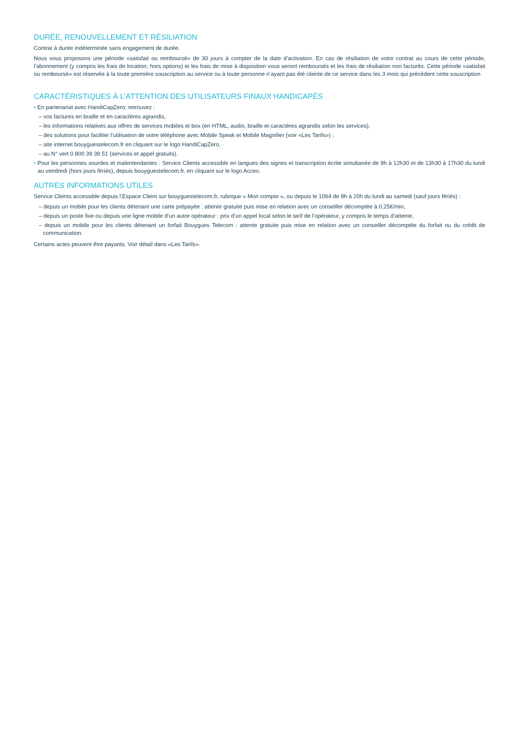DURÉE, RENOUVELLEMENT ET RÉSILIATION
Contrat à durée indéterminée sans engagement de durée.
Nous vous proposons une période «satisfait ou remboursé» de 30 jours à compter de la date d’activation. En cas de résiliation de votre contrat au cours de cette période, l’abonnement (y compris les frais de location, hors options) et les frais de mise à disposition vous seront remboursés et les frais de résiliation non facturés. Cette période «satisfait ou remboursé» est réservée à la toute première souscription au service ou à toute personne n’ayant pas été cliente de ce service dans les 3 mois qui précèdent cette souscription
CARACTÉRISTIQUES À L’ATTENTION DES UTILISATEURS FINAUX HANDICAPÉS
• En partenariat avec HandiCapZero, retrouvez :
– vos factures en braille et en caractères agrandis,
– les informations relatives aux offres de services mobiles et box (en HTML, audio, braille et caractères agrandis selon les services),
– des solutions pour faciliter l’utilisation de votre téléphone avec Mobile Speak et Mobile Magnifier (voir «Les Tarifs») :
– site internet bouyguestelecom.fr en cliquant sur le logo HandiCapZero,
– au N° vert 0 800 39 39 51 (services et appel gratuits).
• Pour les personnes sourdes et malentendantes : Service Clients accessible en langues des signes et transcription écrite simultanée de 9h à 12h30 et de 13h30 à 17h30 du lundi au vendredi (hors jours fériés), depuis bouyguestelecom.fr, en cliquant sur le logo Acceo.
AUTRES INFORMATIONS UTILES
Service Clients accessible depuis l’Espace Client sur bouyguestelecom.fr, rubrique « Mon compte », ou depuis le 1064 de 8h à 20h du lundi au samedi (sauf jours fériés) :
– depuis un mobile pour les clients détenant une carte prépayée : attente gratuite puis mise en relation avec un conseiller décomptée à 0,25€/min,
– depuis un poste fixe ou depuis une ligne mobile d’un autre opérateur : prix d’un appel local selon le tarif de l’opérateur, y compris le temps d’attente,
– depuis un mobile pour les clients détenant un forfait Bouygues Telecom : attente gratuite puis mise en relation avec un conseiller décomptée du forfait ou du crédit de communication.
Certains actes peuvent être payants. Voir détail dans «Les Tarifs».